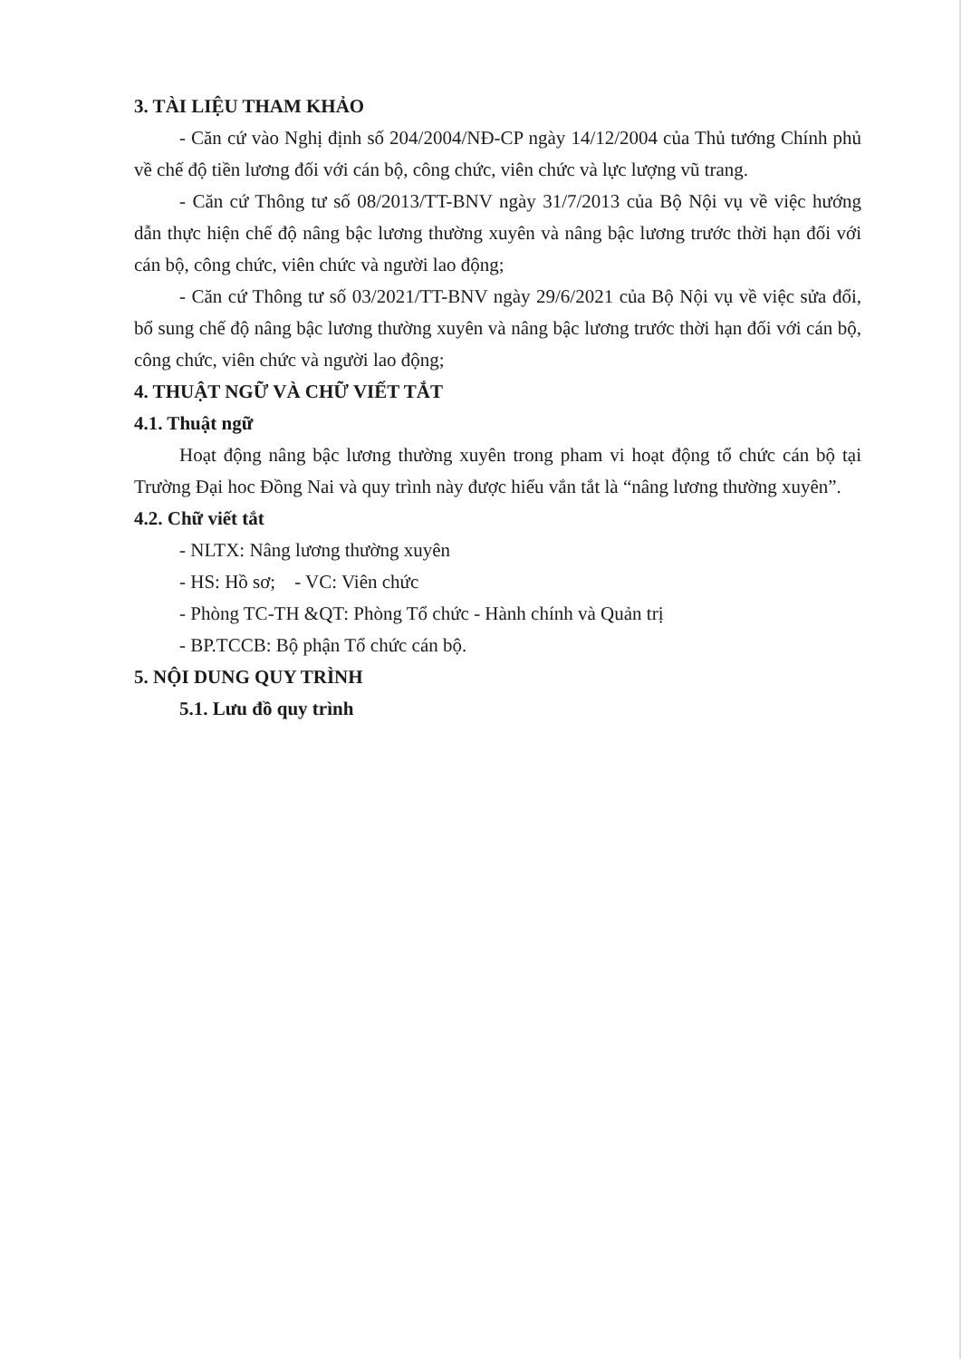3. TÀI LIỆU THAM KHẢO
- Căn cứ vào Nghị định số 204/2004/NĐ-CP ngày 14/12/2004 của Thủ tướng Chính phủ về chế độ tiền lương đối với cán bộ, công chức, viên chức và lực lượng vũ trang.
- Căn cứ Thông tư số 08/2013/TT-BNV ngày 31/7/2013 của Bộ Nội vụ về việc hướng dẫn thực hiện chế độ nâng bậc lương thường xuyên và nâng bậc lương trước thời hạn đối với cán bộ, công chức, viên chức và người lao động;
- Căn cứ Thông tư số 03/2021/TT-BNV ngày 29/6/2021 của Bộ Nội vụ về việc sửa đổi, bổ sung chế độ nâng bậc lương thường xuyên và nâng bậc lương trước thời hạn đối với cán bộ, công chức, viên chức và người lao động;
4. THUẬT NGỮ VÀ CHỮ VIẾT TẮT
4.1. Thuật ngữ
Hoạt động nâng bậc lương thường xuyên trong pham vi hoạt động tổ chức cán bộ tại Trường Đại hoc Đồng Nai và quy trình này được hiểu vắn tắt là “nâng lương thường xuyên”.
4.2. Chữ viết tắt
- NLTX: Nâng lương thường xuyên
- HS: Hồ sơ; - VC: Viên chức
- Phòng TC-TH &QT: Phòng Tổ chức - Hành chính và Quản trị
- BP.TCCB: Bộ phận Tổ chức cán bộ.
5. NỘI DUNG QUY TRÌNH
5.1. Lưu đồ quy trình